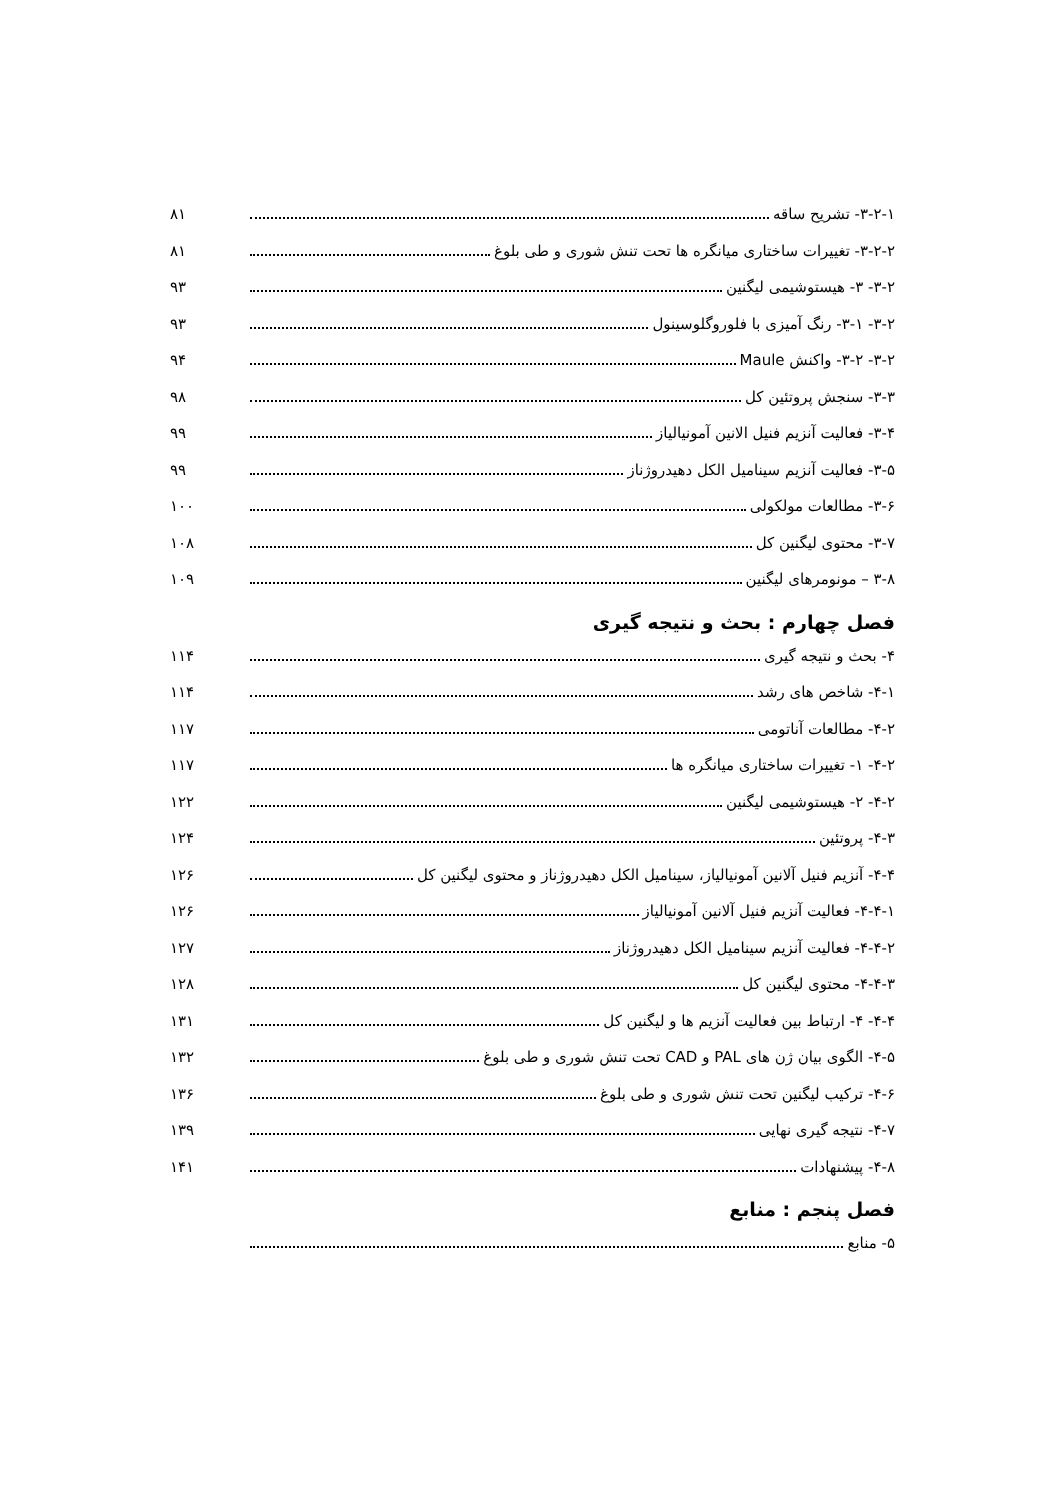۳-۲-۱- تشریح ساقه ۸۱
۳-۲-۲- تغییرات ساختاری میانگره ها تحت تنش شوری و طی بلوغ ۸۱
۳-۲- ۳- هیستوشیمی لیگنین ۹۳
۳-۲- ۳-۱- رنگ آمیزی با فلوروگلوسینول ۹۳
۳-۲- ۳-۲- واکنش Maule ۹۴
۳-۳- سنجش پروتئین کل ۹۸
۳-۴- فعالیت آنزیم فنیل الانین آمونیالیاز ۹۹
۳-۵- فعالیت آنزیم سینامیل الکل دهیدروژناز ۹۹
۳-۶- مطالعات مولکولی ۱۰۰
۳-۷- محتوی لیگنین کل ۱۰۸
۳-۸ – مونومرهای لیگنین ۱۰۹
فصل چهارم : بحث و نتیجه گیری
۴- بحث و نتیجه گیری ۱۱۴
۴-۱- شاخص های رشد ۱۱۴
۴-۲- مطالعات آناتومی ۱۱۷
۴-۲- ۱- تغییرات ساختاری میانگره ها ۱۱۷
۴-۲- ۲- هیستوشیمی لیگنین ۱۲۲
۴-۳- پروتئین ۱۲۴
۴-۴- آنزیم فنیل آلانین آمونیالیاز، سینامیل الکل دهیدروژناز و محتوی لیگنین کل ۱۲۶
۴-۴-۱- فعالیت آنزیم فنیل آلانین آمونیالیاز ۱۲۶
۴-۴-۲- فعالیت آنزیم سینامیل الکل دهیدروژناز ۱۲۷
۴-۴-۳- محتوی لیگنین کل ۱۲۸
۴-۴- ۴- ارتباط بین فعالیت آنزیم ها و لیگنین کل ۱۳۱
۴-۵- الگوی بیان ژن های PAL و CAD تحت تنش شوری و طی بلوغ ۱۳۲
۴-۶- ترکیب لیگنین تحت تنش شوری و طی بلوغ ۱۳۶
۴-۷- نتیجه گیری نهایی ۱۳۹
۴-۸- پیشنهادات ۱۴۱
فصل پنجم : منابع
۵- منابع